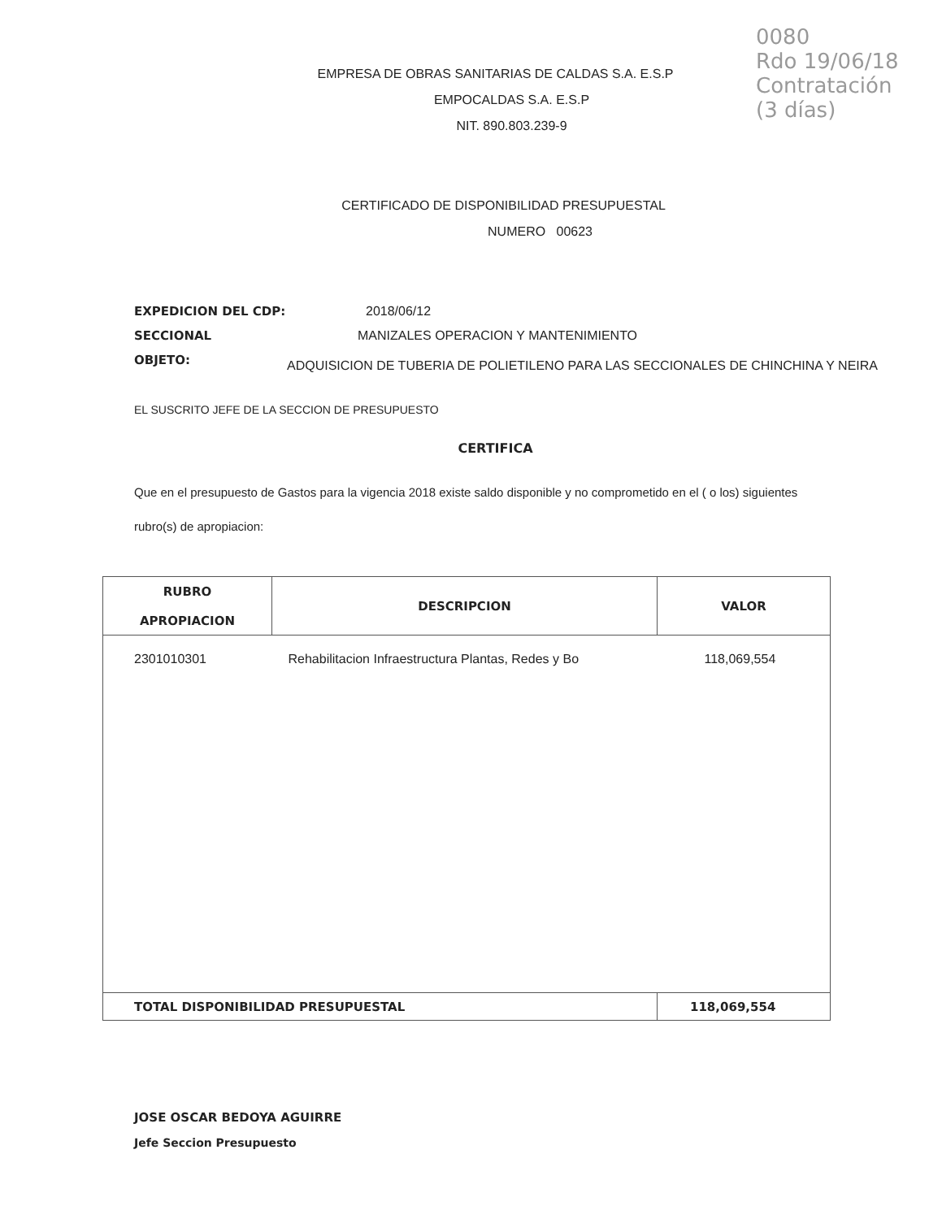0080
Rdo 19/06/18
Contratación
(3 días)
EMPRESA DE OBRAS SANITARIAS DE CALDAS S.A. E.S.P
EMPOCALDAS S.A. E.S.P
NIT. 890.803.239-9
CERTIFICADO DE DISPONIBILIDAD PRESUPUESTAL
NUMERO 00623
EXPEDICION DEL CDP: 2018/06/12
SECCIONAL MANIZALES OPERACION Y MANTENIMIENTO
OBJETO: ADQUISICION DE TUBERIA DE POLIETILENO PARA LAS SECCIONALES DE CHINCHINA Y NEIRA
EL SUSCRITO JEFE DE LA SECCION DE PRESUPUESTO
CERTIFICA
Que en el presupuesto de Gastos para la vigencia 2018 existe saldo disponible y no comprometido en el ( o los) siguientes rubro(s) de apropiacion:
| RUBRO APROPIACION | DESCRIPCION | VALOR |
| --- | --- | --- |
| 2301010301 | Rehabilitacion Infraestructura Plantas, Redes y Bo | 118,069,554 |
| TOTAL DISPONIBILIDAD PRESUPUESTAL | | 118,069,554 |
JOSE OSCAR BEDOYA AGUIRRE
Jefe Seccion Presupuesto